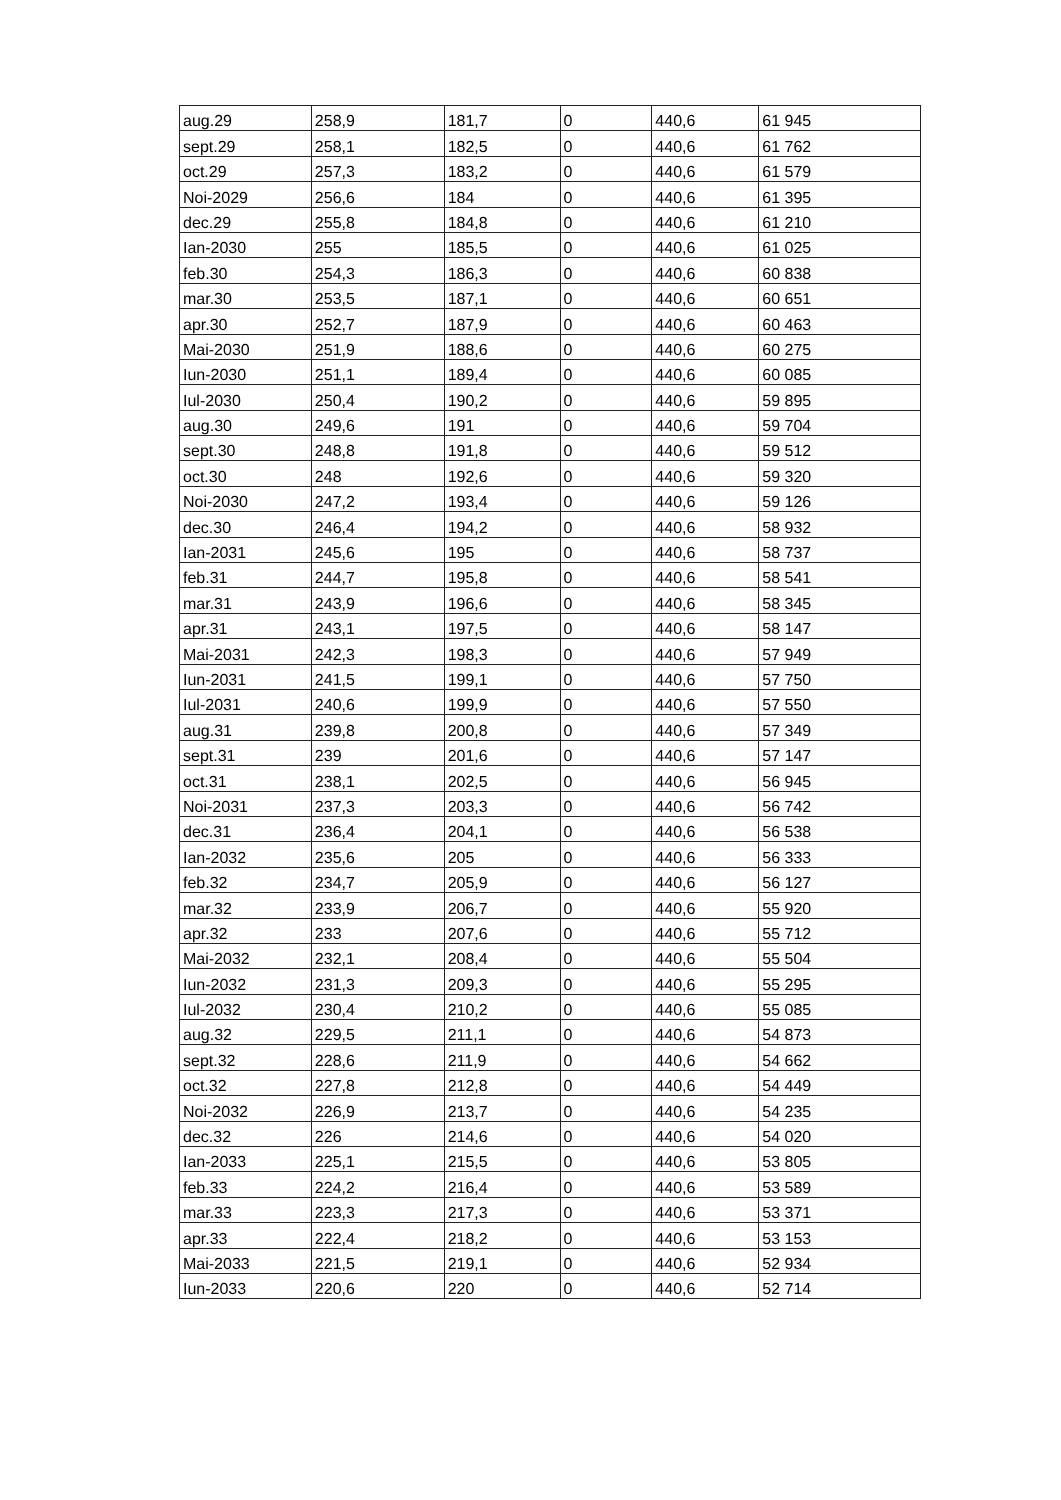| aug.29 | 258,9 | 181,7 | 0 | 440,6 | 61 945 |
| sept.29 | 258,1 | 182,5 | 0 | 440,6 | 61 762 |
| oct.29 | 257,3 | 183,2 | 0 | 440,6 | 61 579 |
| Noi-2029 | 256,6 | 184 | 0 | 440,6 | 61 395 |
| dec.29 | 255,8 | 184,8 | 0 | 440,6 | 61 210 |
| Ian-2030 | 255 | 185,5 | 0 | 440,6 | 61 025 |
| feb.30 | 254,3 | 186,3 | 0 | 440,6 | 60 838 |
| mar.30 | 253,5 | 187,1 | 0 | 440,6 | 60 651 |
| apr.30 | 252,7 | 187,9 | 0 | 440,6 | 60 463 |
| Mai-2030 | 251,9 | 188,6 | 0 | 440,6 | 60 275 |
| Iun-2030 | 251,1 | 189,4 | 0 | 440,6 | 60 085 |
| Iul-2030 | 250,4 | 190,2 | 0 | 440,6 | 59 895 |
| aug.30 | 249,6 | 191 | 0 | 440,6 | 59 704 |
| sept.30 | 248,8 | 191,8 | 0 | 440,6 | 59 512 |
| oct.30 | 248 | 192,6 | 0 | 440,6 | 59 320 |
| Noi-2030 | 247,2 | 193,4 | 0 | 440,6 | 59 126 |
| dec.30 | 246,4 | 194,2 | 0 | 440,6 | 58 932 |
| Ian-2031 | 245,6 | 195 | 0 | 440,6 | 58 737 |
| feb.31 | 244,7 | 195,8 | 0 | 440,6 | 58 541 |
| mar.31 | 243,9 | 196,6 | 0 | 440,6 | 58 345 |
| apr.31 | 243,1 | 197,5 | 0 | 440,6 | 58 147 |
| Mai-2031 | 242,3 | 198,3 | 0 | 440,6 | 57 949 |
| Iun-2031 | 241,5 | 199,1 | 0 | 440,6 | 57 750 |
| Iul-2031 | 240,6 | 199,9 | 0 | 440,6 | 57 550 |
| aug.31 | 239,8 | 200,8 | 0 | 440,6 | 57 349 |
| sept.31 | 239 | 201,6 | 0 | 440,6 | 57 147 |
| oct.31 | 238,1 | 202,5 | 0 | 440,6 | 56 945 |
| Noi-2031 | 237,3 | 203,3 | 0 | 440,6 | 56 742 |
| dec.31 | 236,4 | 204,1 | 0 | 440,6 | 56 538 |
| Ian-2032 | 235,6 | 205 | 0 | 440,6 | 56 333 |
| feb.32 | 234,7 | 205,9 | 0 | 440,6 | 56 127 |
| mar.32 | 233,9 | 206,7 | 0 | 440,6 | 55 920 |
| apr.32 | 233 | 207,6 | 0 | 440,6 | 55 712 |
| Mai-2032 | 232,1 | 208,4 | 0 | 440,6 | 55 504 |
| Iun-2032 | 231,3 | 209,3 | 0 | 440,6 | 55 295 |
| Iul-2032 | 230,4 | 210,2 | 0 | 440,6 | 55 085 |
| aug.32 | 229,5 | 211,1 | 0 | 440,6 | 54 873 |
| sept.32 | 228,6 | 211,9 | 0 | 440,6 | 54 662 |
| oct.32 | 227,8 | 212,8 | 0 | 440,6 | 54 449 |
| Noi-2032 | 226,9 | 213,7 | 0 | 440,6 | 54 235 |
| dec.32 | 226 | 214,6 | 0 | 440,6 | 54 020 |
| Ian-2033 | 225,1 | 215,5 | 0 | 440,6 | 53 805 |
| feb.33 | 224,2 | 216,4 | 0 | 440,6 | 53 589 |
| mar.33 | 223,3 | 217,3 | 0 | 440,6 | 53 371 |
| apr.33 | 222,4 | 218,2 | 0 | 440,6 | 53 153 |
| Mai-2033 | 221,5 | 219,1 | 0 | 440,6 | 52 934 |
| Iun-2033 | 220,6 | 220 | 0 | 440,6 | 52 714 |